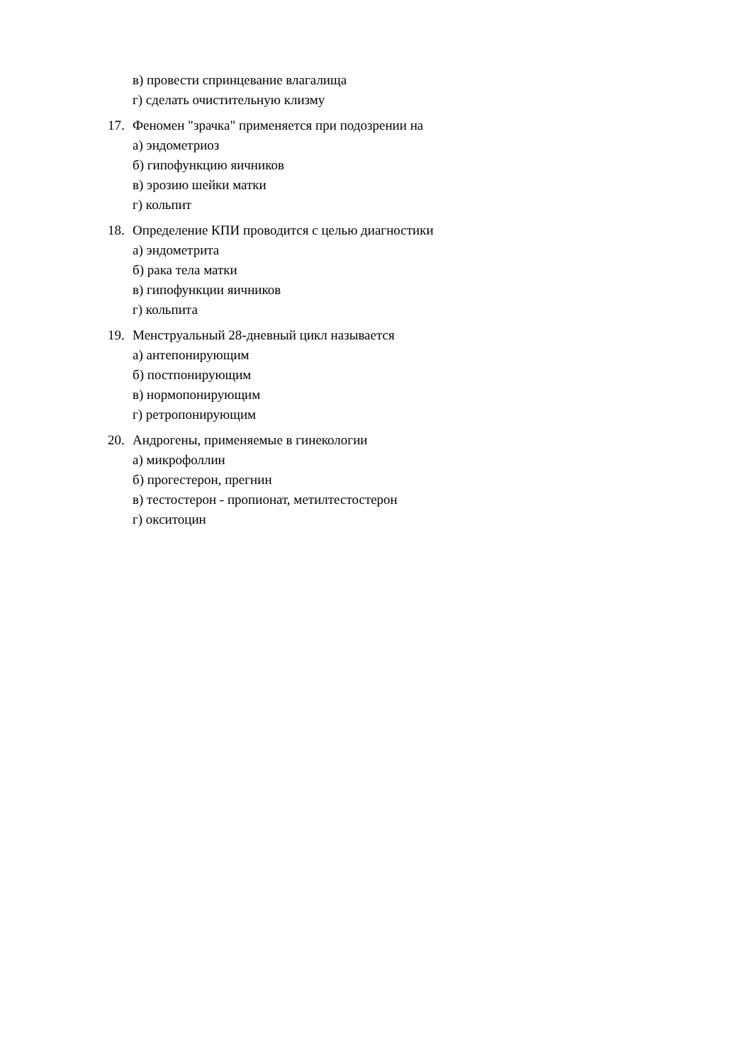в) провести спринцевание влагалища
г) сделать очистительную клизму
17. Феномен "зрачка" применяется при подозрении на
а) эндометриоз
б) гипофункцию яичников
в) эрозию шейки матки
г) кольпит
18. Определение КПИ проводится с целью диагностики
а) эндометрита
б) рака тела матки
в) гипофункции яичников
г) кольпита
19. Менструальный 28-дневный цикл называется
а) антепонирующим
б) постпонирующим
в) нормопонирующим
г) ретропонирующим
20. Андрогены, применяемые в гинекологии
а) микрофоллин
б) прогестерон, прегнин
в) тестостерон - пропионат, метилтестостерон
г) окситоцин